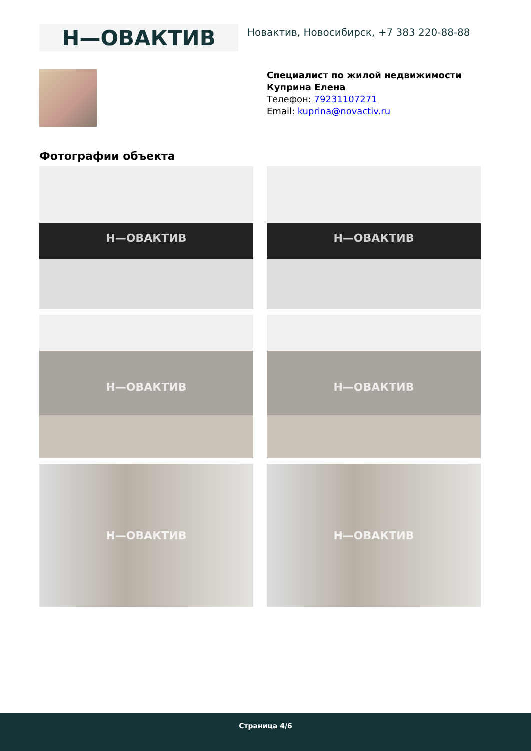Н—ОВАКТИВ
Новактив, Новосибирск, +7 383 220-88-88
Специалист по жилой недвижимости
Куприна Елена
Телефон: 79231107271
Email: kuprina@novactiv.ru
Фотографии объекта
Н—ОВАКТИВ
Н—ОВАКТИВ
Н—ОВАКТИВ
Н—ОВАКТИВ
Н—ОВАКТИВ
Н—ОВАКТИВ
Страница 4/6